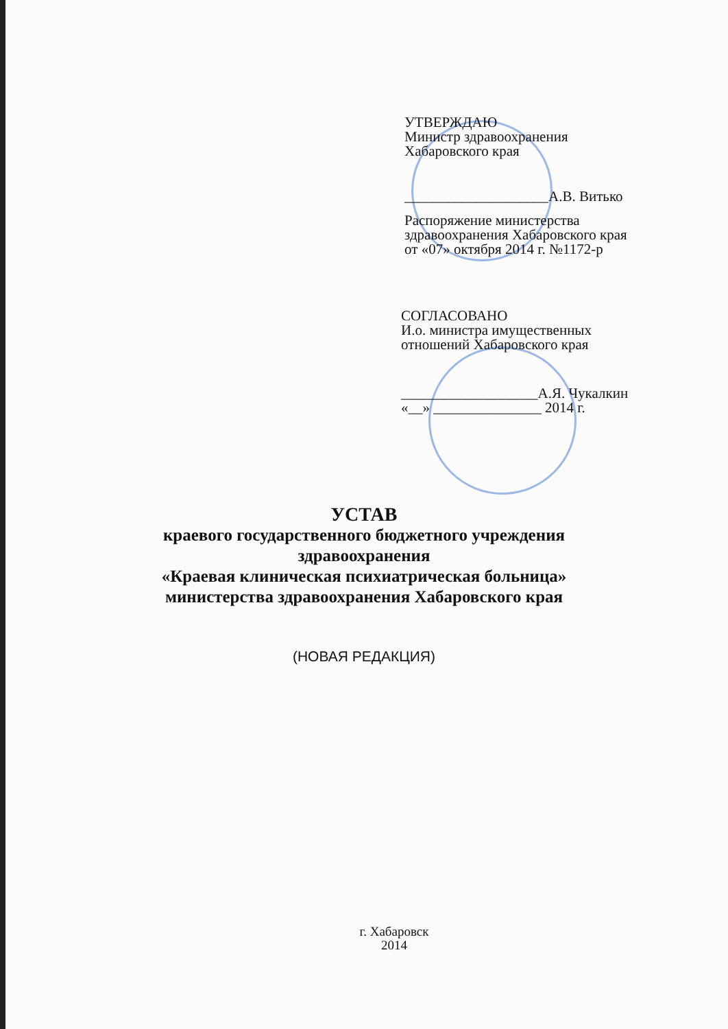УТВЕРЖДАЮ
Министр здравоохранения
Хабаровского края
____________________А.В. Витько
Распоряжение министерства
здравоохранения Хабаровского края
от «07» октября 2014 г. №1172-р
СОГЛАСОВАНО
И.о. министра имущественных
отношений Хабаровского края
___________________А.Я. Чукалкин
«__» _______________ 2014 г.
УСТАВ
краевого государственного бюджетного учреждения
здравоохранения
«Краевая клиническая психиатрическая больница»
министерства здравоохранения Хабаровского края
(НОВАЯ РЕДАКЦИЯ)
г. Хабаровск
2014